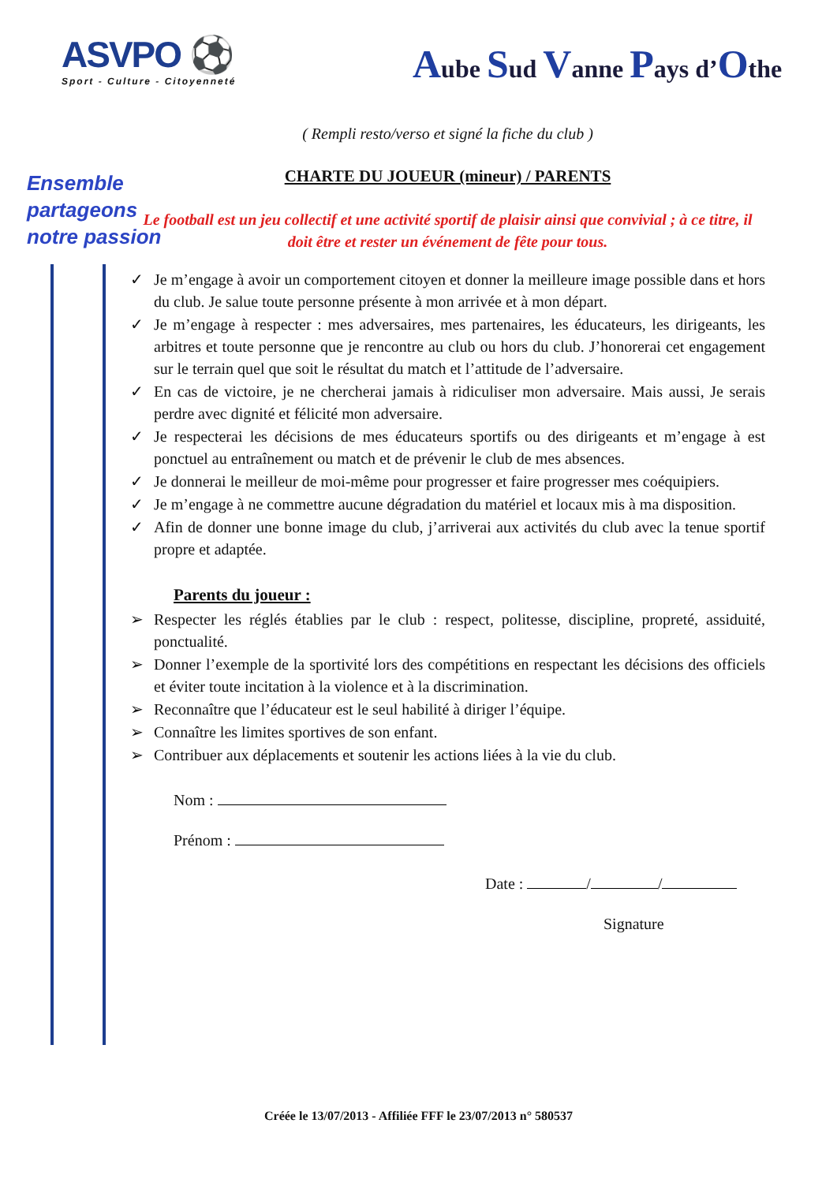ASVPO ⚽
Sport - Culture - Citoyenneté
Aube Sud Vanne Pays d’Othe
Ensemble
partageons
notre passion
( Rempli resto/verso et signé la fiche du club )
CHARTE DU JOUEUR (mineur) / PARENTS
Le football est un jeu collectif et une activité sportif de plaisir ainsi que convivial ; à ce titre, il doit être et rester un événement de fête pour tous.
✓ Je m’engage à avoir un comportement citoyen et donner la meilleure image possible dans et hors du club. Je salue toute personne présente à mon arrivée et à mon départ.
✓ Je m’engage à respecter : mes adversaires, mes partenaires, les éducateurs, les dirigeants, les arbitres et toute personne que je rencontre au club ou hors du club. J’honorerai cet engagement sur le terrain quel que soit le résultat du match et l’attitude de l’adversaire.
✓ En cas de victoire, je ne chercherai jamais à ridiculiser mon adversaire. Mais aussi, Je serais perdre avec dignité et félicité mon adversaire.
✓ Je respecterai les décisions de mes éducateurs sportifs ou des dirigeants et m’engage à est ponctuel au entraînement ou match et de prévenir le club de mes absences.
✓ Je donnerai le meilleur de moi-même pour progresser et faire progresser mes coéquipiers.
✓ Je m’engage à ne commettre aucune dégradation du matériel et locaux mis à ma disposition.
✓ Afin de donner une bonne image du club, j’arriverai aux activités du club avec la tenue sportif propre et adaptée.
Parents du joueur :
➢ Respecter les réglés établies par le club : respect, politesse, discipline, propreté, assiduité, ponctualité.
➢ Donner l’exemple de la sportivité lors des compétitions en respectant les décisions des officiels et éviter toute incitation à la violence et à la discrimination.
➢ Reconnaître que l’éducateur est le seul habilité à diriger l’équipe.
➢ Connaître les limites sportives de son enfant.
➢ Contribuer aux déplacements et soutenir les actions liées à la vie du club.
Nom :
Prénom :
Date : / /
Signature
Créée le 13/07/2013 - Affiliée FFF le 23/07/2013 n° 580537